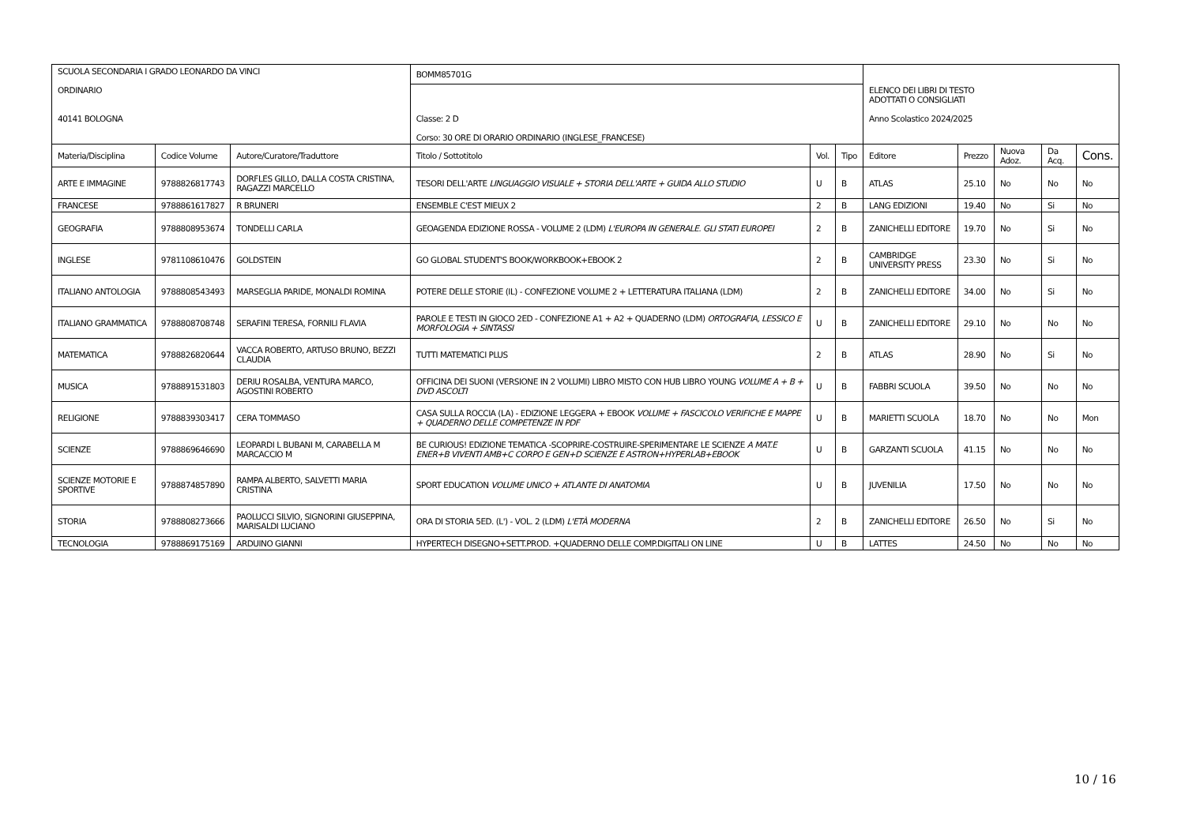| SCUOLA SECONDARIA I GRADO LEONARDO DA VINCI ORDINARIO 40141 BOLOGNA | | | BOMM85701G | | | ELENCO DEI LIBRI DI TESTO ADOTTATI O CONSIGLIATI Anno Scolastico 2024/2025 | | | | |
| | | | Classe: 2 D Corso: 30 ORE DI ORARIO ORDINARIO (INGLESE_FRANCESE) | | | | | | | |
| Materia/Disciplina | Codice Volume | Autore/Curatore/Traduttore | Titolo / Sottotitolo | Vol. | Tipo | Editore | Prezzo | Nuova Adoz. | Da Acq. | Cons. |
| ARTE E IMMAGINE | 9788826817743 | DORFLES GILLO, DALLA COSTA CRISTINA, RAGAZZI MARCELLO | TESORI DELL'ARTE LINGUAGGIO VISUALE + STORIA DELL'ARTE + GUIDA ALLO STUDIO | U | B | ATLAS | 25.10 | No | No | No |
| FRANCESE | 9788861617827 | R BRUNERI | ENSEMBLE C'EST MIEUX 2 | 2 | B | LANG EDIZIONI | 19.40 | No | Si | No |
| GEOGRAFIA | 9788808953674 | TONDELLI CARLA | GEOAGENDA EDIZIONE ROSSA - VOLUME 2 (LDM) L'EUROPA IN GENERALE. GLI STATI EUROPEI | 2 | B | ZANICHELLI EDITORE | 19.70 | No | Si | No |
| INGLESE | 9781108610476 | GOLDSTEIN | GO GLOBAL STUDENT'S BOOK/WORKBOOK+EBOOK 2 | 2 | B | CAMBRIDGE UNIVERSITY PRESS | 23.30 | No | Si | No |
| ITALIANO ANTOLOGIA | 9788808543493 | MARSEGLIA PARIDE, MONALDI ROMINA | POTERE DELLE STORIE (IL) - CONFEZIONE VOLUME 2 + LETTERATURA ITALIANA (LDM) | 2 | B | ZANICHELLI EDITORE | 34.00 | No | Si | No |
| ITALIANO GRAMMATICA | 9788808708748 | SERAFINI TERESA, FORNILI FLAVIA | PAROLE E TESTI IN GIOCO 2ED - CONFEZIONE A1 + A2 + QUADERNO (LDM) ORTOGRAFIA, LESSICO E MORFOLOGIA + SINTASSI | U | B | ZANICHELLI EDITORE | 29.10 | No | No | No |
| MATEMATICA | 9788826820644 | VACCA ROBERTO, ARTUSO BRUNO, BEZZI CLAUDIA | TUTTI MATEMATICI PLUS | 2 | B | ATLAS | 28.90 | No | Si | No |
| MUSICA | 9788891531803 | DERIU ROSALBA, VENTURA MARCO, AGOSTINI ROBERTO | OFFICINA DEI SUONI (VERSIONE IN 2 VOLUMI) LIBRO MISTO CON HUB LIBRO YOUNG VOLUME A + B + DVD ASCOLTI | U | B | FABBRI SCUOLA | 39.50 | No | No | No |
| RELIGIONE | 9788839303417 | CERA TOMMASO | CASA SULLA ROCCIA (LA) - EDIZIONE LEGGERA + EBOOK VOLUME + FASCICOLO VERIFICHE E MAPPE + QUADERNO DELLE COMPETENZE IN PDF | U | B | MARIETTI SCUOLA | 18.70 | No | No | Mon |
| SCIENZE | 9788869646690 | LEOPARDI L BUBANI M, CARABELLA M MARCACCIO M | BE CURIOUS! EDIZIONE TEMATICA -SCOPRIRE-COSTRUIRE-SPERIMENTARE LE SCIENZE A MAT.E ENER+B VIVENTI AMB+C CORPO E GEN+D SCIENZE E ASTRON+HYPERLAB+EBOOK | U | B | GARZANTI SCUOLA | 41.15 | No | No | No |
| SCIENZE MOTORIE E SPORTIVE | 9788874857890 | RAMPA ALBERTO, SALVETTI MARIA CRISTINA | SPORT EDUCATION VOLUME UNICO + ATLANTE DI ANATOMIA | U | B | JUVENILIA | 17.50 | No | No | No |
| STORIA | 9788808273666 | PAOLUCCI SILVIO, SIGNORINI GIUSEPPINA, MARISALDI LUCIANO | ORA DI STORIA 5ED. (L') - VOL. 2 (LDM) L'ETÀ MODERNA | 2 | B | ZANICHELLI EDITORE | 26.50 | No | Si | No |
| TECNOLOGIA | 9788869175169 | ARDUINO GIANNI | HYPERTECH DISEGNO+SETT.PROD. +QUADERNO DELLE COMP.DIGITALI ON LINE | U | B | LATTES | 24.50 | No | No | No |
10 / 16